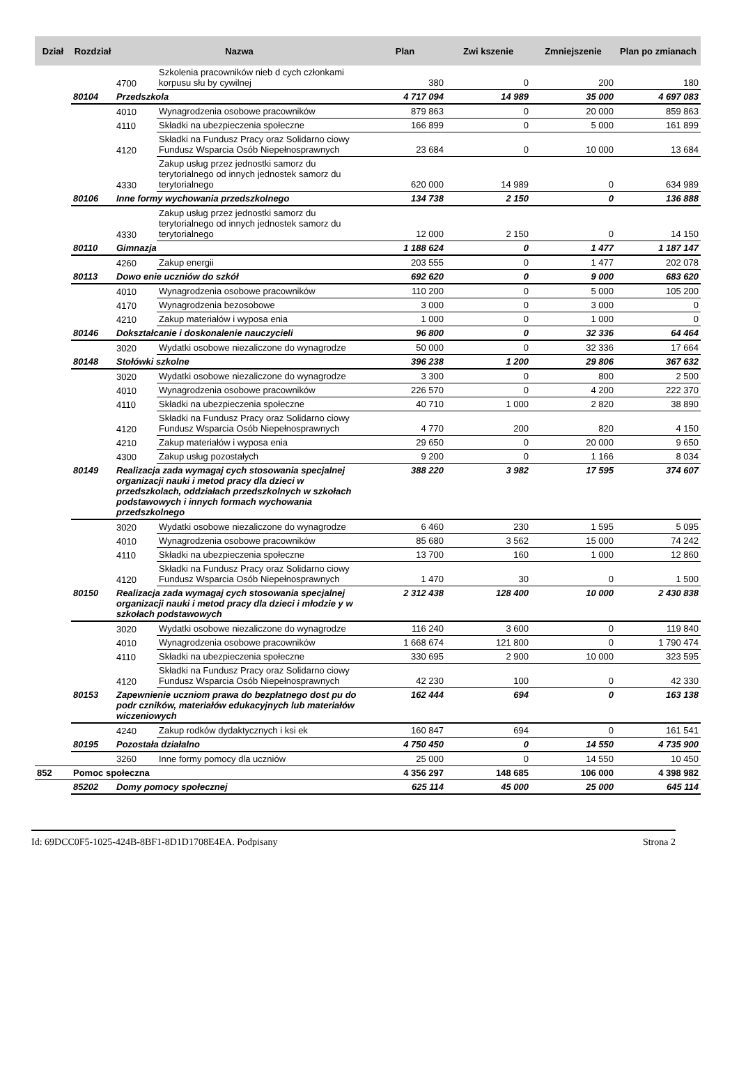| Dział | Rozdział | Nazwa | | Plan | Zwi kszenie | Zmniejszenie | Plan po zmianach |
| --- | --- | --- | --- | --- | --- | --- | --- |
| | | 4700 | Szkolenia pracowników nieb d cych członkami korpusu słu by cywilnej | 380 | 0 | 200 | 180 |
| | 80104 | Przedszkola | | 4 717 094 | 14 989 | 35 000 | 4 697 083 |
| | | 4010 | Wynagrodzenia osobowe pracowników | 879 863 | 0 | 20 000 | 859 863 |
| | | 4110 | Składki na ubezpieczenia społeczne | 166 899 | 0 | 5 000 | 161 899 |
| | | 4120 | Składki na Fundusz Pracy oraz Solidarno ciowy Fundusz Wsparcia Osób Niepełnosprawnych | 23 684 | 0 | 10 000 | 13 684 |
| | | 4330 | Zakup usług przez jednostki samorz du terytorialnego od innych jednostek samorz du terytorialnego | 620 000 | 14 989 | 0 | 634 989 |
| | 80106 | Inne formy wychowania przedszkolnego | | 134 738 | 2 150 | 0 | 136 888 |
| | | 4330 | Zakup usług przez jednostki samorz du terytorialnego od innych jednostek samorz du terytorialnego | 12 000 | 2 150 | 0 | 14 150 |
| | 80110 | Gimnazja | | 1 188 624 | 0 | 1 477 | 1 187 147 |
| | | 4260 | Zakup energii | 203 555 | 0 | 1 477 | 202 078 |
| | 80113 | Dowo enie uczniów do szkół | | 692 620 | 0 | 9 000 | 683 620 |
| | | 4010 | Wynagrodzenia osobowe pracowników | 110 200 | 0 | 5 000 | 105 200 |
| | | 4170 | Wynagrodzenia bezosobowe | 3 000 | 0 | 3 000 | 0 |
| | | 4210 | Zakup materiałów i wyposa enia | 1 000 | 0 | 1 000 | 0 |
| | 80146 | Dokształcanie i doskonalenie nauczycieli | | 96 800 | 0 | 32 336 | 64 464 |
| | | 3020 | Wydatki osobowe niezaliczone do wynagrodze | 50 000 | 0 | 32 336 | 17 664 |
| | 80148 | Stołówki szkolne | | 396 238 | 1 200 | 29 806 | 367 632 |
| | | 3020 | Wydatki osobowe niezaliczone do wynagrodze | 3 300 | 0 | 800 | 2 500 |
| | | 4010 | Wynagrodzenia osobowe pracowników | 226 570 | 0 | 4 200 | 222 370 |
| | | 4110 | Składki na ubezpieczenia społeczne | 40 710 | 1 000 | 2 820 | 38 890 |
| | | 4120 | Składki na Fundusz Pracy oraz Solidarno ciowy Fundusz Wsparcia Osób Niepełnosprawnych | 4 770 | 200 | 820 | 4 150 |
| | | 4210 | Zakup materiałów i wyposa enia | 29 650 | 0 | 20 000 | 9 650 |
| | | 4300 | Zakup usług pozostałych | 9 200 | 0 | 1 166 | 8 034 |
| | 80149 | Realizacja zada wymagaj cych stosowania specjalnej organizacji nauki i metod pracy dla dzieci w przedszkolach, oddziałach przedszkolnych w szkołach podstawowych i innych formach wychowania przedszkolnego | | 388 220 | 3 982 | 17 595 | 374 607 |
| | | 3020 | Wydatki osobowe niezaliczone do wynagrodze | 6 460 | 230 | 1 595 | 5 095 |
| | | 4010 | Wynagrodzenia osobowe pracowników | 85 680 | 3 562 | 15 000 | 74 242 |
| | | 4110 | Składki na ubezpieczenia społeczne | 13 700 | 160 | 1 000 | 12 860 |
| | | 4120 | Składki na Fundusz Pracy oraz Solidarno ciowy Fundusz Wsparcia Osób Niepełnosprawnych | 1 470 | 30 | 0 | 1 500 |
| | 80150 | Realizacja zada wymagaj cych stosowania specjalnej organizacji nauki i metod pracy dla dzieci i młodzie y w szkołach podstawowych | | 2 312 438 | 128 400 | 10 000 | 2 430 838 |
| | | 3020 | Wydatki osobowe niezaliczone do wynagrodze | 116 240 | 3 600 | 0 | 119 840 |
| | | 4010 | Wynagrodzenia osobowe pracowników | 1 668 674 | 121 800 | 0 | 1 790 474 |
| | | 4110 | Składki na ubezpieczenia społeczne | 330 695 | 2 900 | 10 000 | 323 595 |
| | | 4120 | Składki na Fundusz Pracy oraz Solidarno ciowy Fundusz Wsparcia Osób Niepełnosprawnych | 42 230 | 100 | 0 | 42 330 |
| | 80153 | Zapewnienie uczniom prawa do bezpłatnego dost pu do podr czników, materiałów edukacyjnych lub materiałów wiczeniowych | | 162 444 | 694 | 0 | 163 138 |
| | | 4240 | Zakup rodków dydaktycznych i ksi ek | 160 847 | 694 | 0 | 161 541 |
| | 80195 | Pozostała działalno | | 4 750 450 | 0 | 14 550 | 4 735 900 |
| | | 3260 | Inne formy pomocy dla uczniów | 25 000 | 0 | 14 550 | 10 450 |
| 852 | Pomoc społeczna | | | 4 356 297 | 148 685 | 106 000 | 4 398 982 |
| | 85202 | Domy pomocy społecznej | | 625 114 | 45 000 | 25 000 | 645 114 |
Id: 69DCC0F5-1025-424B-8BF1-8D1D1708E4EA. Podpisany Strona 2